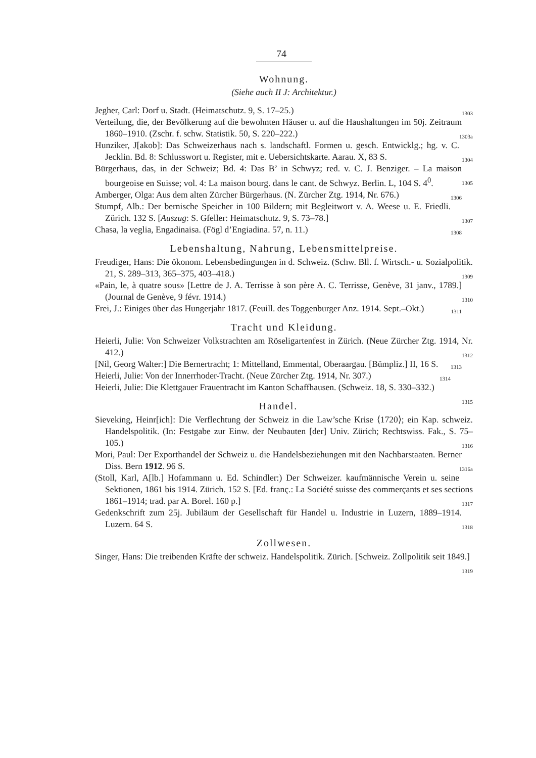74
Wohnung.
(Siehe auch II J: Architektur.)
Jegher, Carl: Dorf u. Stadt. (Heimatschutz. 9, S. 17–25.) 1303
Verteilung, die, der Bevölkerung auf die bewohnten Häuser u. auf die Haushaltungen im 50j. Zeitraum 1860–1910. (Zschr. f. schw. Statistik. 50, S. 220–222.) 1303a
Hunziker, J[akob]: Das Schweizerhaus nach s. landschaftl. Formen u. gesch. Entwicklg.; hg. v. C. Jecklin. Bd. 8: Schlusswort u. Register, mit e. Uebersichtskarte. Aarau. X, 83 S. 1304
Bürgerhaus, das, in der Schweiz; Bd. 4: Das B’ in Schwyz; red. v. C. J. Benziger. – La maison bourgeoise en Suisse; vol. 4: La maison bourg. dans le cant. de Schwyz. Berlin. L, 104 S. 4<sup>0</sup>. 1305
Amberger, Olga: Aus dem alten Zürcher Bürgerhaus. (N. Zürcher Ztg. 1914, Nr. 676.) 1306
Stumpf, Alb.: Der bernische Speicher in 100 Bildern; mit Begleitwort v. A. Weese u. E. Friedli. Zürich. 132 S. [Auszug: S. Gfeller: Heimatschutz. 9, S. 73–78.] 1307
Chasa, la veglia, Engadinaisa. (Fögl d’Engiadina. 57, n. 11.) 1308
Lebenshaltung, Nahrung, Lebensmittelpreise.
Freudiger, Hans: Die ökonom. Lebensbedingungen in d. Schweiz. (Schw. Bll. f. Wirtsch.- u. Sozialpolitik. 21, S. 289–313, 365–375, 403–418.) 1309
«Pain, le, à quatre sous» [Lettre de J. A. Terrisse à son père A. C. Terrisse, Genève, 31 janv., 1789.] (Journal de Genève, 9 févr. 1914.) 1310
Frei, J.: Einiges über das Hungerjahr 1817. (Feuill. des Toggenburger Anz. 1914. Sept.–Okt.) 1311
Tracht und Kleidung.
Heierli, Julie: Von Schweizer Volkstrachten am Röseligartenfest in Zürich. (Neue Zürcher Ztg. 1914, Nr. 412.) 1312
[Nil, Georg Walter:] Die Bernertracht; 1: Mittelland, Emmental, Oberaargau. [Bümpliz.] II, 16 S. 1313
Heierli, Julie: Von der Innerrhoder-Tracht. (Neue Zürcher Ztg. 1914, Nr. 307.) 1314
Heierli, Julie: Die Klettgauer Frauentracht im Kanton Schaffhausen. (Schweiz. 18, S. 330–332.) 1315
Handel.
Sieveking, Heinr[ich]: Die Verflechtung der Schweiz in die Law’sche Krise ⟨1720⟩; ein Kap. schweiz. Handelspolitik. (In: Festgabe zur Einw. der Neubauten [der] Univ. Zürich; Rechtswiss. Fak., S. 75–105.) 1316
Mori, Paul: Der Exporthandel der Schweiz u. die Handelsbeziehungen mit den Nachbarstaaten. Berner Diss. Bern 1912. 96 S. 1316a
(Stoll, Karl, A[lb.] Hofammann u. Ed. Schindler:) Der Schweizer. kaufmännische Verein u. seine Sektionen, 1861 bis 1914. Zürich. 152 S. [Ed. franç.: La Société suisse des commerçants et ses sections 1861–1914; trad. par A. Borel. 160 p.] 1317
Gedenkschrift zum 25j. Jubiläum der Gesellschaft für Handel u. Industrie in Luzern, 1889–1914. Luzern. 64 S. 1318
Zollwesen.
Singer, Hans: Die treibenden Kräfte der schweiz. Handelspolitik. Zürich. [Schweiz. Zollpolitik seit 1849.] 1319